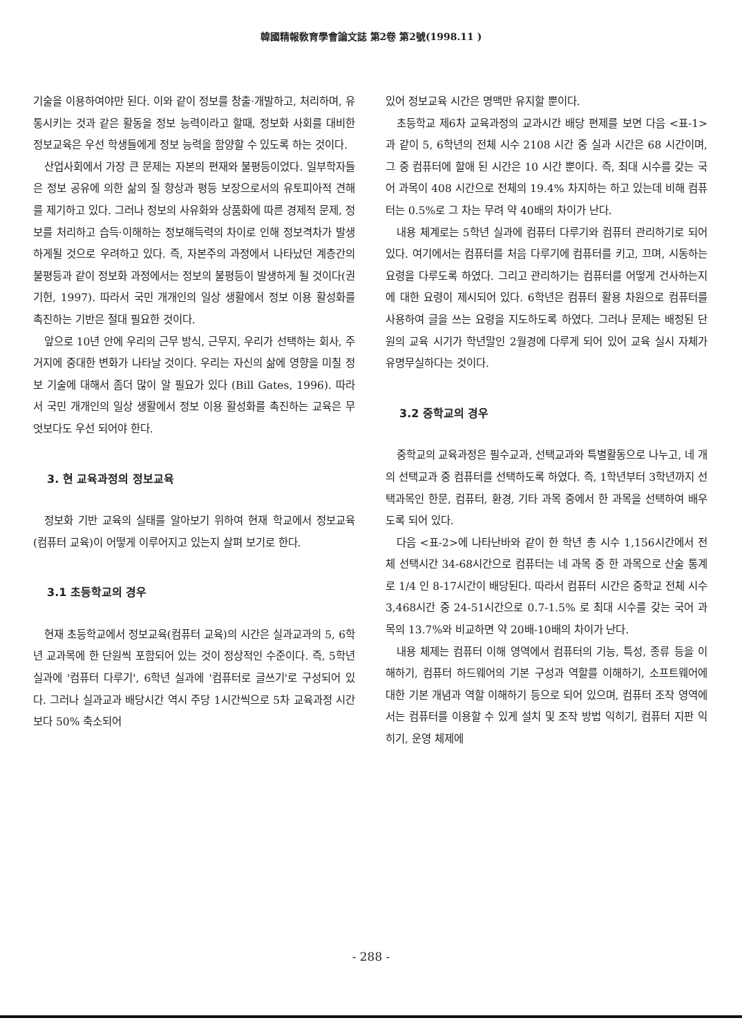韓國精報敎育學會論文誌 第2卷 第2號(1998.11 )
기술을 이용하여야만 된다. 이와 같이 정보를 창출·개발하고, 처리하며, 유통시키는 것과 같은 활동을 정보 능력이라고 할때, 정보화 사회를 대비한 정보교육은 우선 학생들에게 정보 능력을 함양할 수 있도록 하는 것이다.
산업사회에서 가장 큰 문제는 자본의 편재와 불평등이었다. 일부학자들은 정보 공유에 의한 삶의 질 향상과 평등 보장으로서의 유토피아적 견해를 제기하고 있다. 그러나 정보의 사유화와 상품화에 따른 경제적 문제, 정보를 처리하고 습득·이해하는 정보해득력의 차이로 인해 정보격차가 발생하게될 것으로 우려하고 있다. 즉, 자본주의 과정에서 나타났던 계층간의 불평등과 같이 정보화 과정에서는 정보의 불평등이 발생하게 될 것이다(권기헌, 1997). 따라서 국민 개개인의 일상 생활에서 정보 이용 활성화를 촉진하는 기반은 절대 필요한 것이다.
앞으로 10년 안에 우리의 근무 방식, 근무지, 우리가 선택하는 회사, 주거지에 중대한 변화가 나타날 것이다. 우리는 자신의 삶에 영향을 미칠 정보 기술에 대해서 좀더 많이 알 필요가 있다 (Bill Gates, 1996). 따라서 국민 개개인의 일상 생활에서 정보 이용 활성화를 촉진하는 교육은 무엇보다도 우선 되어야 한다.
3. 현 교육과정의 정보교육
정보화 기반 교육의 실태를 알아보기 위하여 현재 학교에서 정보교육(컴퓨터 교육)이 어떻게 이루어지고 있는지 살펴 보기로 한다.
3.1 초등학교의 경우
현재 초등학교에서 정보교육(컴퓨터 교육)의 시간은 실과교과의 5, 6학년 교과목에 한 단원씩 포함되어 있는 것이 정상적인 수준이다. 즉, 5학년 실과에 '컴퓨터 다루기', 6학년 실과에 '컴퓨터로 글쓰기'로 구성되어 있다. 그러나 실과교과 배당시간 역시 주당 1시간씩으로 5차 교육과정 시간보다 50% 축소되어
있어 정보교육 시간은 명맥만 유지할 뿐이다.
초등학교 제6차 교육과정의 교과시간 배당 편제를 보면 다음 <표-1>과 같이 5, 6학년의 전체 시수 2108 시간 중 실과 시간은 68 시간이며, 그 중 컴퓨터에 할애 된 시간은 10 시간 뿐이다. 즉, 최대 시수를 갖는 국어 과목이 408 시간으로 전체의 19.4% 차지하는 하고 있는데 비해 컴퓨터는 0.5%로 그 차는 무려 약 40배의 차이가 난다.
내용 체계로는 5학년 실과에 컴퓨터 다루기와 컴퓨터 관리하기로 되어 있다. 여기에서는 컴퓨터를 처음 다루기에 컴퓨터를 키고, 끄며, 시동하는 요령을 다루도록 하였다. 그리고 관리하기는 컴퓨터를 어떻게 건사하는지에 대한 요령이 제시되어 있다. 6학년은 컴퓨터 활용 차원으로 컴퓨터를 사용하여 글을 쓰는 요령을 지도하도록 하였다. 그러나 문제는 배정된 단원의 교육 시기가 학년말인 2월경에 다루게 되어 있어 교육 실시 자체가 유명무실하다는 것이다.
3.2 중학교의 경우
중학교의 교육과정은 필수교과, 선택교과와 특별활동으로 나누고, 네 개의 선택교과 중 컴퓨터를 선택하도록 하였다. 즉, 1학년부터 3학년까지 선택과목인 한문, 컴퓨터, 환경, 기타 과목 중에서 한 과목을 선택하여 배우도록 되어 있다.
다음 <표-2>에 나타난바와 같이 한 학년 총 시수 1,156시간에서 전체 선택시간 34-68시간으로 컴퓨터는 네 과목 중 한 과목으로 산술 통계로 1/4 인 8-17시간이 배당된다. 따라서 컴퓨터 시간은 중학교 전체 시수 3,468시간 중 24-51시간으로 0.7-1.5% 로 최대 시수를 갖는 국어 과목의 13.7%와 비교하면 약 20배-10배의 차이가 난다.
내용 체제는 컴퓨터 이해 영역에서 컴퓨터의 기능, 특성, 종류 등을 이해하기, 컴퓨터 하드웨어의 기본 구성과 역할를 이해하기, 소프트웨어에 대한 기본 개념과 역할 이해하기 등으로 되어 있으며, 컴퓨터 조작 영역에서는 컴퓨터를 이용할 수 있게 설치 및 조작 방법 익히기, 컴퓨터 지판 익히기, 운영 체제에
- 288 -